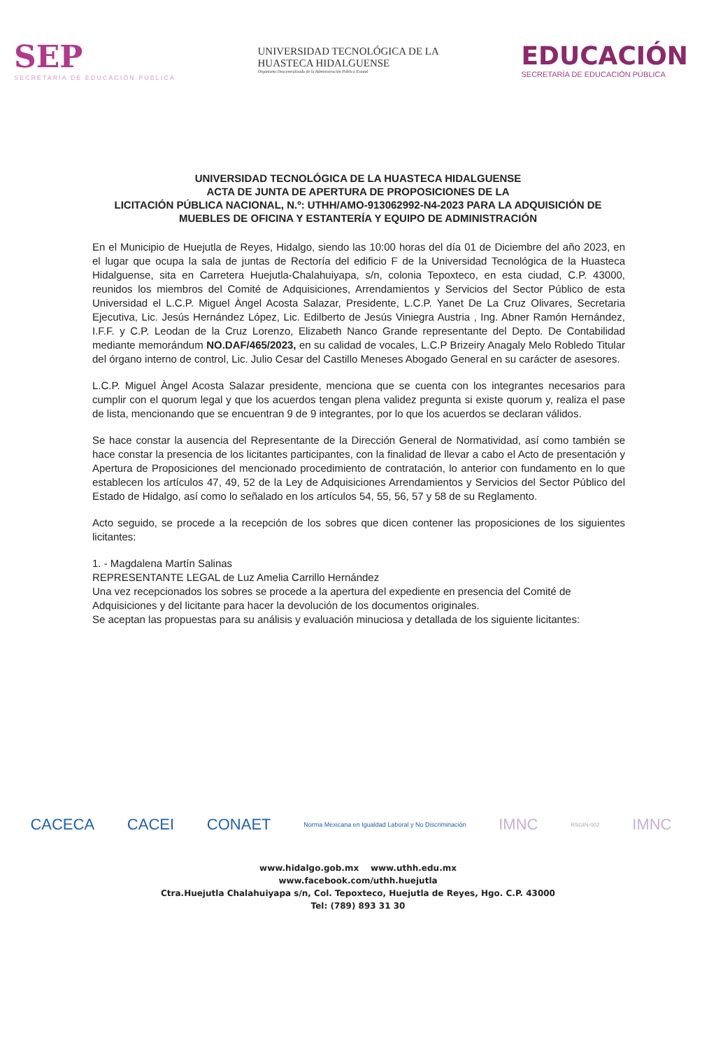SEP
SECRETARÍA DE EDUCACIÓN PÚBLICA
UNIVERSIDAD TECNOLÓGICA DE LA
HUASTECA HIDALGUENSE
Organismo Descentralizado de la Administración Pública Estatal
EDUCACIÓN
SECRETARÍA DE EDUCACIÓN PÚBLICA
UNIVERSIDAD TECNOLÓGICA DE LA HUASTECA HIDALGUENSE
ACTA DE JUNTA DE APERTURA DE PROPOSICIONES DE LA
LICITACIÓN PÚBLICA NACIONAL, N.º: UTHH/AMO-913062992-N4-2023 PARA LA ADQUISICIÓN DE MUEBLES DE OFICINA Y ESTANTERÍA Y EQUIPO DE ADMINISTRACIÓN
En el Municipio de Huejutla de Reyes, Hidalgo, siendo las 10:00 horas del día 01 de Diciembre del año 2023, en el lugar que ocupa la sala de juntas de Rectoría del edificio F de la Universidad Tecnológica de la Huasteca Hidalguense, sita en Carretera Huejutla-Chalahuiyapa, s/n, colonia Tepoxteco, en esta ciudad, C.P. 43000, reunidos los miembros del Comité de Adquisiciones, Arrendamientos y Servicios del Sector Público de esta Universidad el L.C.P. Miguel Àngel Acosta Salazar, Presidente, L.C.P. Yanet De La Cruz Olivares, Secretaria Ejecutiva, Lic. Jesús Hernández López, Lic. Edilberto de Jesús Viniegra Austria , Ing. Abner Ramón Hernández, I.F.F. y C.P. Leodan de la Cruz Lorenzo, Elizabeth Nanco Grande representante del Depto. De Contabilidad mediante memorándum NO.DAF/465/2023, en su calidad de vocales, L.C.P Brizeiry Anagaly Melo Robledo Titular del órgano interno de control, Lic. Julio Cesar del Castillo Meneses Abogado General en su carácter de asesores.
L.C.P. Miguel Àngel Acosta Salazar presidente, menciona que se cuenta con los integrantes necesarios para cumplir con el quorum legal y que los acuerdos tengan plena validez pregunta si existe quorum y, realiza el pase de lista, mencionando que se encuentran 9 de 9 integrantes, por lo que los acuerdos se declaran válidos.
Se hace constar la ausencia del Representante de la Dirección General de Normatividad, así como también se hace constar la presencia de los licitantes participantes, con la finalidad de llevar a cabo el Acto de presentación y Apertura de Proposiciones del mencionado procedimiento de contratación, lo anterior con fundamento en lo que establecen los artículos 47, 49, 52 de la Ley de Adquisiciones Arrendamientos y Servicios del Sector Público del Estado de Hidalgo, así como lo señalado en los artículos 54, 55, 56, 57 y 58 de su Reglamento.
Acto seguido, se procede a la recepción de los sobres que dicen contener las proposiciones de los siguientes licitantes:
1. - Magdalena Martín Salinas
REPRESENTANTE LEGAL de Luz Amelia Carrillo Hernández
Una vez recepcionados los sobres se procede a la apertura del expediente en presencia del Comité de Adquisiciones y del licitante para hacer la devolución de los documentos originales.
Se aceptan las propuestas para su análisis y evaluación minuciosa y detallada de los siguiente licitantes:
CACECA CACEI CONAET Norma Mexicana en Igualdad Laboral y No Discriminación IMNC RSGIN-002 IMNC
www.hidalgo.gob.mx www.uthh.edu.mx
www.facebook.com/uthh.huejutla
Ctra.Huejutla Chalahuiyapa s/n, Col. Tepoxteco, Huejutla de Reyes, Hgo. C.P. 43000
Tel: (789) 893 31 30